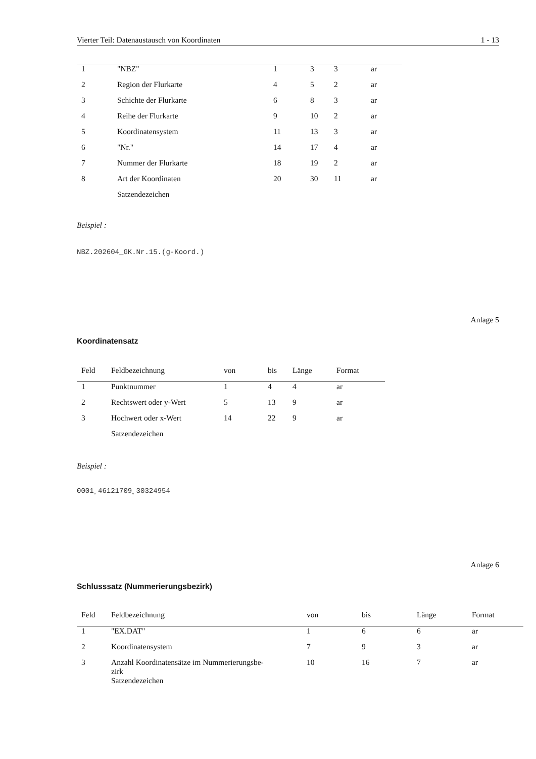Vierter Teil: Datenaustausch von Koordinaten 1 - 13
| 1 | "NBZ" | 1 | 3 | 3 | ar |
| 2 | Region der Flurkarte | 4 | 5 | 2 | ar |
| 3 | Schichte der Flurkarte | 6 | 8 | 3 | ar |
| 4 | Reihe der Flurkarte | 9 | 10 | 2 | ar |
| 5 | Koordinatensystem | 11 | 13 | 3 | ar |
| 6 | "Nr." | 14 | 17 | 4 | ar |
| 7 | Nummer der Flurkarte | 18 | 19 | 2 | ar |
| 8 | Art der Koordinaten | 20 | 30 | 11 | ar |
| | Satzendezeichen | | | | |
Beispiel :
NBZ.202604_GK.Nr.15.(g-Koord.)
Anlage 5
Koordinatensatz
| Feld | Feldbezeichnung | von | bis | Länge | Format |
| --- | --- | --- | --- | --- | --- |
| 1 | Punktnummer | 1 | 4 | 4 | ar |
| 2 | Rechtswert oder y-Wert | 5 | 13 | 9 | ar |
| 3 | Hochwert oder x-Wert | 14 | 22 | 9 | ar |
| | Satzendezeichen | | | | |
Beispiel :
0001˳46121709˳30324954
Anlage 6
Schlusssatz (Nummerierungsbezirk)
| Feld | Feldbezeichnung | von | bis | Länge | Format |
| --- | --- | --- | --- | --- | --- |
| 1 | "EX.DAT" | 1 | 6 | 6 | ar |
| 2 | Koordinatensystem | 7 | 9 | 3 | ar |
| 3 | Anzahl Koordinatensätze im Nummerierungsbe- zirk | 10 | 16 | 7 | ar |
| | Satzendezeichen | | | | |